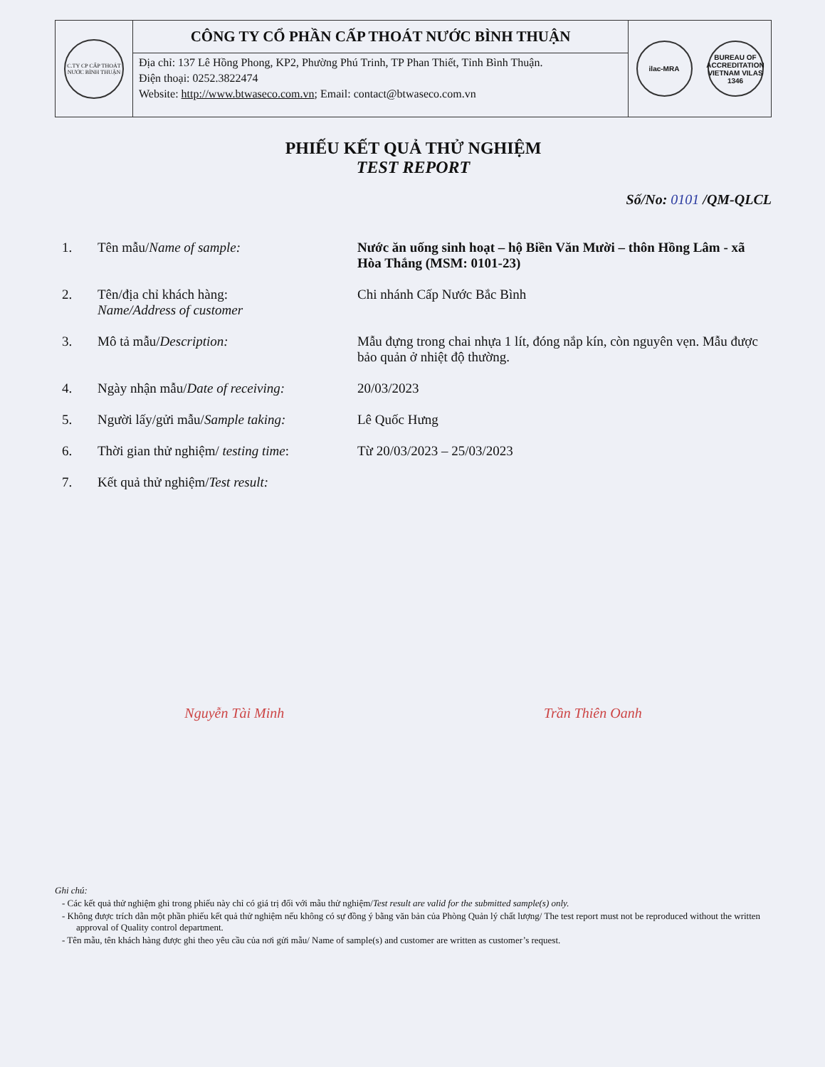C.TY CP CẤP THOÁT NƯỚC BÌNH THUẬN
CÔNG TY CỔ PHẦN CẤP THOÁT NƯỚC BÌNH THUẬN
Địa chỉ: 137 Lê Hồng Phong, KP2, Phường Phú Trinh, TP Phan Thiết, Tỉnh Bình Thuận.
Điện thoại: 0252.3822474
Website: http://www.btwaseco.com.vn; Email: contact@btwaseco.com.vn
ilac-MRA
BUREAU OF ACCREDITATION VIETNAM VILAS 1346
PHIẾU KẾT QUẢ THỬ NGHIỆM
TEST REPORT
Số/No: 0101 /QM-QLCL
| 1. | Tên mẫu/ Name of sample: | Nước ăn uống sinh hoạt – hộ Biền Văn Mười – thôn Hồng Lâm - xã Hòa Thắng (MSM: 0101-23) |
| 2. | Tên/địa chỉ khách hàng: Name/Address of customer | Chi nhánh Cấp Nước Bắc Bình |
| 3. | Mô tả mẫu/ Description: | Mẫu đựng trong chai nhựa 1 lít, đóng nắp kín, còn nguyên vẹn. Mẫu được bảo quản ở nhiệt độ thường. |
| 4. | Ngày nhận mẫu/ Date of receiving: | 20/03/2023 |
| 5. | Người lấy/gửi mẫu/ Sample taking: | Lê Quốc Hưng |
| 6. | Thời gian thử nghiệm/ testing time : | Từ 20/03/2023 – 25/03/2023 |
| 7. | Kết quả thử nghiệm/ Test result: | |
Nguyễn Tài Minh Trần Thiên Oanh
Ghi chú:
- Các kết quả thử nghiệm ghi trong phiếu này chỉ có giá trị đối với mẫu thử nghiệm/Test result are valid for the submitted sample(s) only.
- Không được trích dẫn một phần phiếu kết quả thử nghiệm nếu không có sự đồng ý bằng văn bản của Phòng Quản lý chất lượng/ The test report must not be reproduced without the written approval of Quality control department.
- Tên mẫu, tên khách hàng được ghi theo yêu cầu của nơi gửi mẫu/ Name of sample(s) and customer are written as customer’s request.